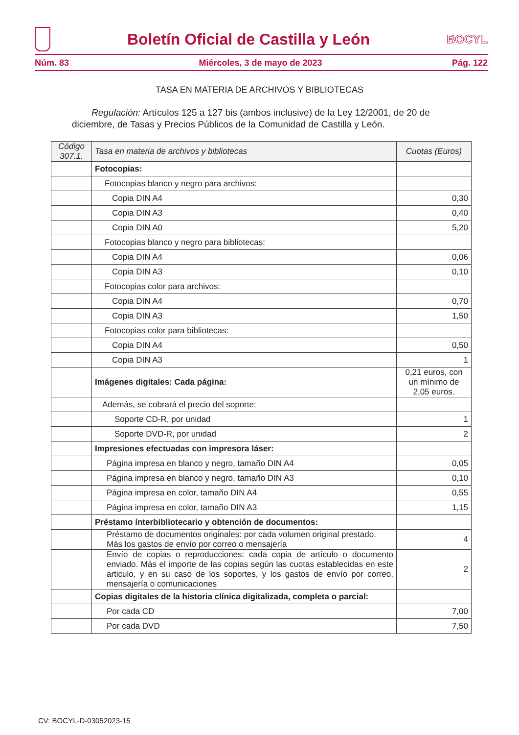Boletín Oficial de Castilla y León
BOCYL
Núm. 83 Miércoles, 3 de mayo de 2023 Pág. 122
TASA EN MATERIA DE ARCHIVOS Y BIBLIOTECAS
Regulación: Artículos 125 a 127 bis (ambos inclusive) de la Ley 12/2001, de 20 de diciembre, de Tasas y Precios Públicos de la Comunidad de Castilla y León.
| Código 307.1. | Tasa en materia de archivos y bibliotecas | Cuotas (Euros) |
| --- | --- | --- |
| | Fotocopias: | |
| | Fotocopias blanco y negro para archivos: | |
| | Copia DIN A4 | 0,30 |
| | Copia DIN A3 | 0,40 |
| | Copia DIN A0 | 5,20 |
| | Fotocopias blanco y negro para bibliotecas: | |
| | Copia DIN A4 | 0,06 |
| | Copia DIN A3 | 0,10 |
| | Fotocopias color para archivos: | |
| | Copia DIN A4 | 0,70 |
| | Copia DIN A3 | 1,50 |
| | Fotocopias color para bibliotecas: | |
| | Copia DIN A4 | 0,50 |
| | Copia DIN A3 | 1 |
| | Imágenes digitales: Cada página: | 0,21 euros, con un mínimo de 2,05 euros. |
| | Además, se cobrará el precio del soporte: | |
| | Soporte CD-R, por unidad | 1 |
| | Soporte DVD-R, por unidad | 2 |
| | Impresiones efectuadas con impresora láser: | |
| | Página impresa en blanco y negro, tamaño DIN A4 | 0,05 |
| | Página impresa en blanco y negro, tamaño DIN A3 | 0,10 |
| | Página impresa en color, tamaño DIN A4 | 0,55 |
| | Página impresa en color, tamaño DIN A3 | 1,15 |
| | Préstamo ínterbibliotecario y obtención de documentos: | |
| | Préstamo de documentos originales: por cada volumen original prestado. Más los gastos de envío por correo o mensajería | 4 |
| | Envío de copias o reproducciones: cada copia de artículo o documento enviado. Más el importe de las copias según las cuotas establecidas en este articulo, y en su caso de los soportes, y los gastos de envío por correo, mensajería o comunicaciones | 2 |
| | Copias digitales de la historia clínica digitalizada, completa o parcial: | |
| | Por cada CD | 7,00 |
| | Por cada DVD | 7,50 |
CV: BOCYL-D-03052023-15